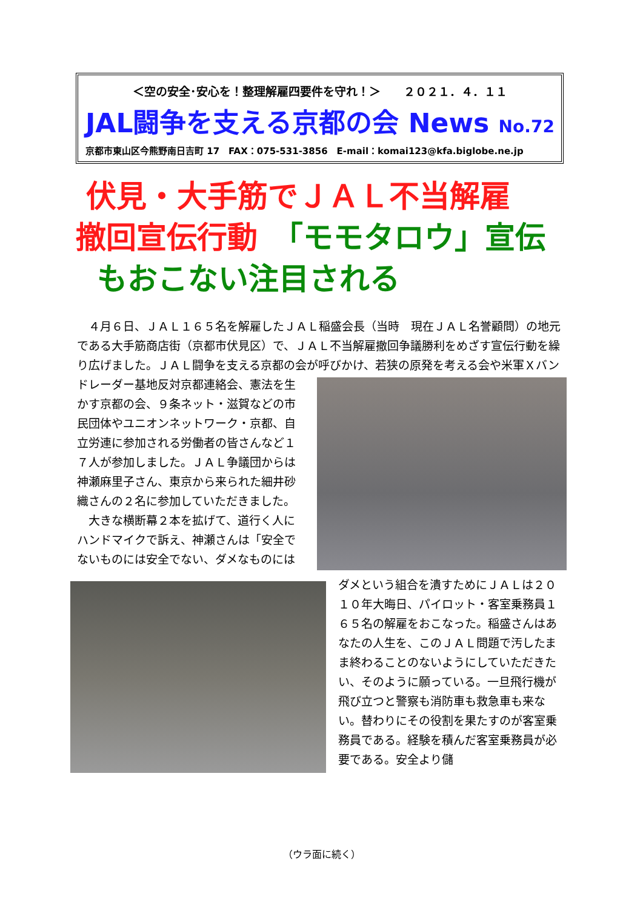＜空の安全･安心を！整理解雇四要件を守れ！＞　　２０２１．４．１１
JAL闘争を支える京都の会 News No.72
京都市東山区今熊野南日吉町 17　FAX：075-531-3856　E-mail：komai123@kfa.biglobe.ne.jp
伏見・大手筋でＪＡＬ不当解雇
撤回宣伝行動　「モモタロウ」宣伝
もおこない注目される
　４月６日、ＪＡＬ１６５名を解雇したＪＡＬ稲盛会長（当時　現在ＪＡＬ名誉顧問）の地元である大手筋商店街（京都市伏見区）で、ＪＡＬ不当解雇撤回争議勝利をめざす宣伝行動を繰り広げました。ＪＡＬ闘争を支える京都の会が呼びかけ、若 狭の原発を考える会や米軍Ｘバンドレーダー基地反対京都連絡会、憲法を生かす京都の会、９条ネット・滋賀などの市民団体やユニオンネットワーク・京都、自立労連に参加される労働者の皆さんなど１７人が参加しました。ＪＡＬ争議団からは神瀬麻里子さん、東京から来られた細井砂織さんの２名に参加していただきました。
　大きな横断幕２本を拡げて、道行く人にハンドマイクで訴え、神瀬さんは「安全でないものには安全でない、ダメな ものにはダメという組合を潰すためにＪＡＬは２０１０年大晦日、パイロット・客室乗務員１６５名の解雇をおこなった。稲盛さんはあなたの人生を、このＪＡＬ問題で汚したまま終わることのないようにしていただきたい、そのように願っている。一旦飛行機が飛び立つと警察も消防車も救急車も来ない。替わりにその役割を果たすのが客室乗務員である。経験を積んだ客室乗務員が必要である。安全より儲
（ウラ面に続く）